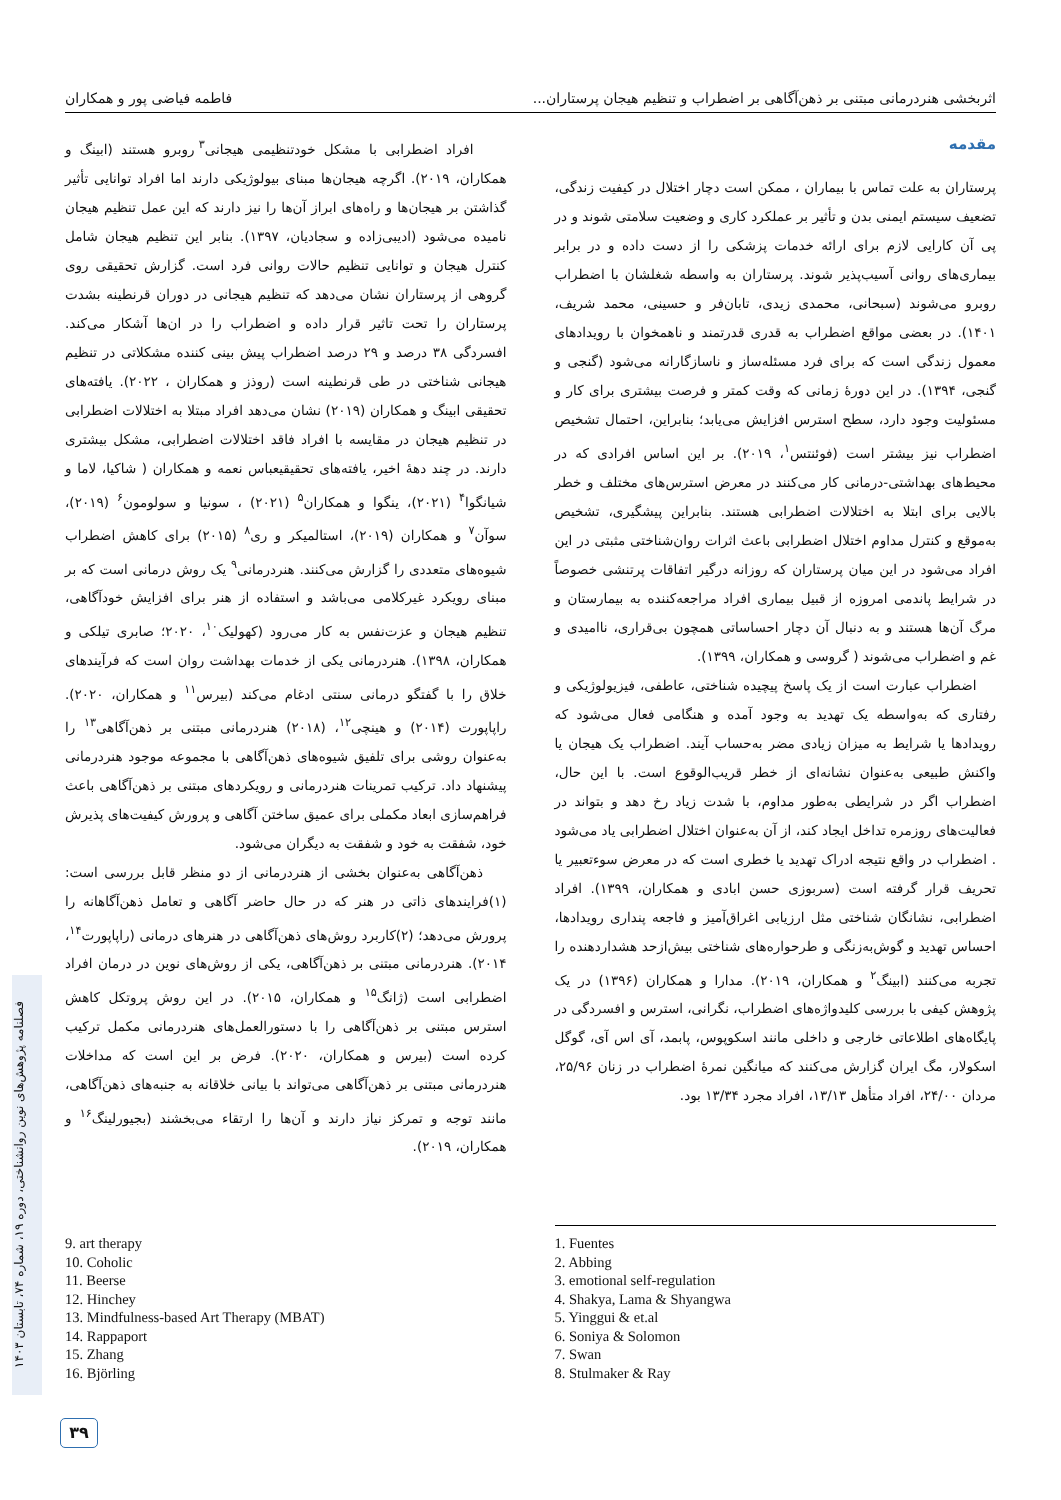اثربخشی هنردرمانی مبتنی بر ذهن‌آگاهی بر اضطراب و تنظیم هیجان پرستاران... فاطمه فیاضی پور و همکاران
مقدمه
پرستاران به علت تماس با بیماران ، ممکن است دچار اختلال در کیفیت زندگی، تضعیف سیستم ایمنی بدن و تأثیر بر عملکرد کاری و وضعیت سلامتی شوند و در پی آن کارایی لازم برای ارائه خدمات پزشکی را از دست داده و در برابر بیماری‌های روانی آسیب‌پذیر شوند. پرستاران به واسطه شغلشان با اضطراب روبرو می‌شوند (سبحانی، محمدی زیدی، تابان‌فر و حسینی، محمد شریف، ۱۴۰۱). در بعضی مواقع اضطراب به قدری قدرتمند و ناهمخوان با رویدادهای معمول زندگی است که برای فرد مسئله‌ساز و ناسازگارانه می‌شود (گنجی و گنجی، ۱۳۹۴). در این دورهٔ زمانی که وقت کمتر و فرصت بیشتری برای کار و مسئولیت وجود دارد، سطح استرس افزایش می‌یابد؛ بنابراین، احتمال تشخیص اضطراب نیز بیشتر است (فوئنتس<sup>۱</sup>، ۲۰۱۹). بر این اساس افرادی که در محیط‌های بهداشتی-درمانی کار می‌کنند در معرض استرس‌های مختلف و خطر بالایی برای ابتلا به اختلالات اضطرابی هستند. بنابراین پیشگیری، تشخیص به‌موقع و کنترل مداوم اختلال اضطرابی باعث اثرات روان‌شناختی مثبتی در این افراد می‌شود در این میان پرستاران که روزانه درگیر اتفاقات پرتنشی خصوصاً در شرایط پاندمی امروزه از قبیل بیماری افراد مراجعه‌کننده به بیمارستان و مرگ آن‌ها هستند و به دنبال آن دچار احساساتی همچون بی‌قراری، ناامیدی و غم و اضطراب می‌شوند ( گروسی و همکاران، ۱۳۹۹).
اضطراب عبارت است از یک پاسخ پیچیده شناختی، عاطفی، فیزیولوژیکی و رفتاری که به‌واسطه یک تهدید به وجود آمده و هنگامی فعال می‌شود که رویدادها یا شرایط به میزان زیادی مضر به‌حساب آیند. اضطراب یک هیجان یا واکنش طبیعی به‌عنوان نشانه‌ای از خطر قریب‌الوقوع است. با این حال، اضطراب اگر در شرایطی به‌طور مداوم، با شدت زیاد رخ دهد و بتواند در فعالیت‌های روزمره تداخل ایجاد کند، از آن به‌عنوان اختلال اضطرابی یاد می‌شود . اضطراب در واقع نتیجه ادراک تهدید یا خطری است که در معرض سوءتعبیر یا تحریف قرار گرفته است (سربوزی حسن ابادی و همکاران، ۱۳۹۹). افراد اضطرابی، نشانگان شناختی مثل ارزیابی اغراق‌آمیز و فاجعه پنداری رویدادها، احساس تهدید و گوش‌به‌زنگی و طرحواره‌های شناختی بیش‌ازحد هشداردهنده را تجربه می‌کنند (ابینگ<sup>۲</sup> و همکاران، ۲۰۱۹). مدارا و همکاران (۱۳۹۶) در یک پژوهش کیفی با بررسی کلیدواژه‌های اضطراب، نگرانی، استرس و افسردگی در پایگاه‌های اطلاعاتی خارجی و داخلی مانند اسکوپوس، پابمد، آی اس آی، گوگل اسکولار، مگ ایران گزارش می‌کنند که میانگین نمرهٔ اضطراب در زنان ۲۵/۹۶، مردان ۲۴/۰۰، افراد متأهل ۱۳/۱۳، افراد مجرد ۱۳/۳۴ بود.
افراد اضطرابی با مشکل خودتنظیمی هیجانی<sup>۳</sup> روبرو هستند (ابینگ و همکاران، ۲۰۱۹). اگرچه هیجان‌ها مبنای بیولوژیکی دارند اما افراد توانایی تأثیر گذاشتن بر هیجان‌ها و راه‌های ابراز آن‌ها را نیز دارند که این عمل تنظیم هیجان نامیده می‌شود (ادیبی‌زاده و سجادیان، ۱۳۹۷). بنابر این تنظیم هیجان شامل کنترل هیجان و توانایی تنظیم حالات روانی فرد است. گزارش تحقیقی روی گروهی از پرستاران نشان می‌دهد که تنظیم هیجانی در دوران قرنطینه بشدت پرستاران را تحت تاثیر قرار داده و اضطراب را در ان‌ها آشکار می‌کند. افسردگی ۳۸ درصد و ۲۹ درصد اضطراب پیش بینی کننده مشکلاتی در تنظیم هیجانی شناختی در طی قرنطینه است (روذز و همکاران ، ۲۰۲۲). یافته‌های تحقیقی ابینگ و همکاران (۲۰۱۹) نشان می‌دهد افراد مبتلا به اختلالات اضطرابی در تنظیم هیجان در مقایسه با افراد فاقد اختلالات اضطرابی، مشکل بیشتری دارند. در چند دهۀ اخیر، یافته‌های تحقیقیعباس نعمه و همکاران ( شاکیا، لاما و شیانگوا<sup>۴</sup> (۲۰۲۱)، ینگوا و همکاران<sup>۵</sup> (۲۰۲۱) ، سونیا و سولومون<sup>۶</sup> (۲۰۱۹)، سوآن<sup>۷</sup> و همکاران (۲۰۱۹)، استالمیکر و ری<sup>۸</sup> (۲۰۱۵) برای کاهش اضطراب شیوه‌های متعددی را گزارش می‌کنند. هنردرمانی<sup>۹</sup> یک روش درمانی است که بر مبنای رویکرد غیرکلامی می‌باشد و استفاده از هنر برای افزایش خودآگاهی، تنظیم هیجان و عزت‌نفس به کار می‌رود (کهولیک<sup>۱۰</sup>، ۲۰۲۰؛ صابری تیلکی و همکاران، ۱۳۹۸). هنردرمانی یکی از خدمات بهداشت روان است که فرآیندهای خلاق را با گفتگو درمانی سنتی ادغام می‌کند (بیرس<sup>۱۱</sup> و همکاران، ۲۰۲۰). راپاپورت (۲۰۱۴) و هینچی<sup>۱۲</sup>، (۲۰۱۸) هنردرمانی مبتنی بر ذهن‌آگاهی<sup>۱۳</sup> را به‌عنوان روشی برای تلفیق شیوه‌های ذهن‌آگاهی با مجموعه موجود هنردرمانی پیشنهاد داد. ترکیب تمرینات هنردرمانی و رویکردهای مبتنی بر ذهن‌آگاهی باعث فراهم‌سازی ابعاد مکملی برای عمیق ساختن آگاهی و پرورش کیفیت‌های پذیرش خود، شفقت به خود و شفقت به دیگران می‌شود.
ذهن‌آگاهی به‌عنوان بخشی از هنردرمانی از دو منظر قابل بررسی است: (۱)فرایندهای ذاتی در هنر که در حال حاضر آگاهی و تعامل ذهن‌آگاهانه را پرورش می‌دهد؛ (۲)کاربرد روش‌های ذهن‌آگاهی در هنرهای درمانی (راپاپورت<sup>۱۴</sup>، ۲۰۱۴). هنردرمانی مبتنی بر ذهن‌آگاهی، یکی از روش‌های نوین در درمان افراد اضطرابی است (ژانگ<sup>۱۵</sup> و همکاران، ۲۰۱۵). در این روش پروتکل کاهش استرس مبتنی بر ذهن‌آگاهی را با دستورالعمل‌های هنردرمانی مکمل ترکیب کرده است (بیرس و همکاران، ۲۰۲۰). فرض بر این است که مداخلات هنردرمانی مبتنی بر ذهن‌آگاهی می‌تواند با بیانی خلاقانه به جنبه‌های ذهن‌آگاهی، مانند توجه و تمرکز نیاز دارند و آن‌ها را ارتقاء می‌بخشند (بجیورلینگ<sup>۱۶</sup> و همکاران، ۲۰۱۹).
1. Fuentes
2. Abbing
3. emotional self-regulation
4. Shakya, Lama & Shyangwa
5. Yinggui & et.al
6. Soniya & Solomon
7. Swan
8. Stulmaker & Ray
9. art therapy
10. Coholic
11. Beerse
12. Hinchey
13. Mindfulness-based Art Therapy (MBAT)
14. Rappaport
15. Zhang
16. Björling
فصلنامه پژوهش‌های نوین روانشناختی، دوره ۱۹، شماره ۷۴، تابستان ۱۴۰۳
۳۹